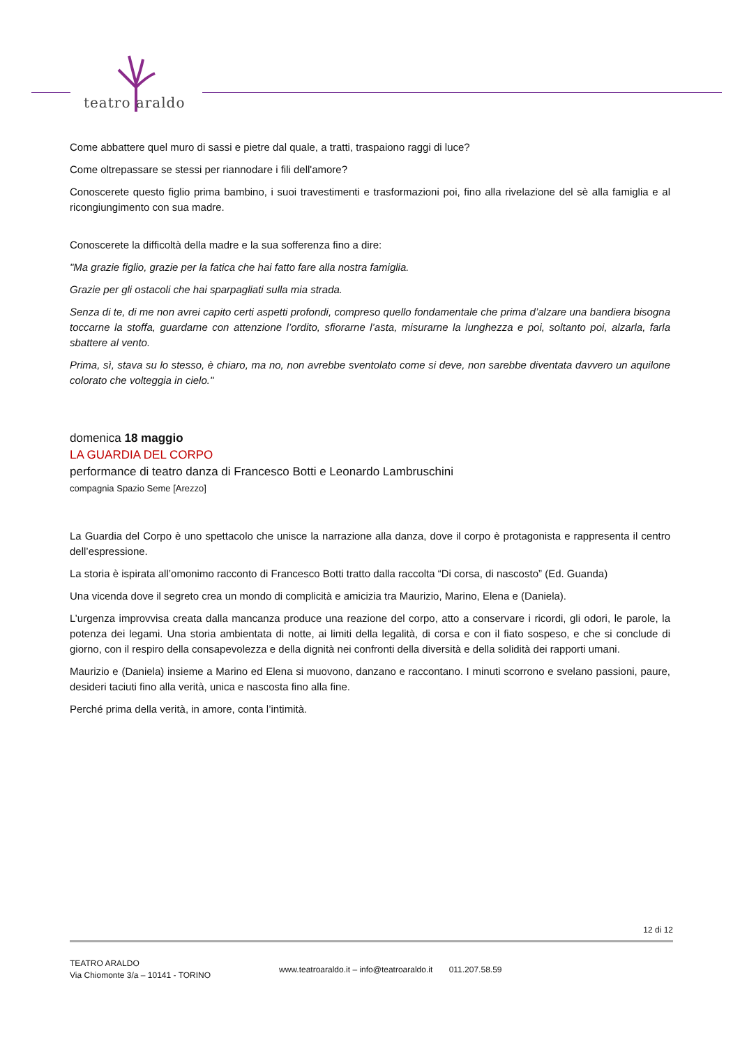teatro araldo
Come abbattere quel muro di sassi e pietre dal quale, a tratti, traspaiono raggi di luce?
Come oltrepassare se stessi per riannodare i fili dell'amore?
Conoscerete questo figlio prima bambino, i suoi travestimenti e trasformazioni poi, fino alla rivelazione del sè alla famiglia e al ricongiungimento con sua madre.
Conoscerete la difficoltà della madre e la sua sofferenza fino a dire:
"Ma grazie figlio, grazie per la fatica che hai fatto fare alla nostra famiglia.
Grazie per gli ostacoli che hai sparpagliati sulla mia strada.
Senza di te, di me non avrei capito certi aspetti profondi, compreso quello fondamentale che prima d’alzare una bandiera bisogna toccarne la stoffa, guardarne con attenzione l’ordito, sfiorarne l’asta, misurarne la lunghezza e poi, soltanto poi, alzarla, farla sbattere al vento.
Prima, sì, stava su lo stesso, è chiaro, ma no, non avrebbe sventolato come si deve, non sarebbe diventata davvero un aquilone colorato che volteggia in cielo."
domenica 18 maggio
LA GUARDIA DEL CORPO
performance di teatro danza di Francesco Botti e Leonardo Lambruschini
compagnia Spazio Seme [Arezzo]
La Guardia del Corpo è uno spettacolo che unisce la narrazione alla danza, dove il corpo è protagonista e rappresenta il centro dell’espressione.
La storia è ispirata all’omonimo racconto di Francesco Botti tratto dalla raccolta “Di corsa, di nascosto” (Ed. Guanda)
Una vicenda dove il segreto crea un mondo di complicità e amicizia tra Maurizio, Marino, Elena e (Daniela).
L’urgenza improvvisa creata dalla mancanza produce una reazione del corpo, atto a conservare i ricordi, gli odori, le parole, la potenza dei legami. Una storia ambientata di notte, ai limiti della legalità, di corsa e con il fiato sospeso, e che si conclude di giorno, con il respiro della consapevolezza e della dignità nei confronti della diversità e della solidità dei rapporti umani.
Maurizio e (Daniela) insieme a Marino ed Elena si muovono, danzano e raccontano. I minuti scorrono e svelano passioni, paure, desideri taciuti fino alla verità, unica e nascosta fino alla fine.
Perché prima della verità, in amore, conta l’intimità.
12 di 12
TEATRO ARALDO
Via Chiomonte 3/a – 10141 - TORINO
www.teatroaraldo.it – info@teatroaraldo.it 011.207.58.59